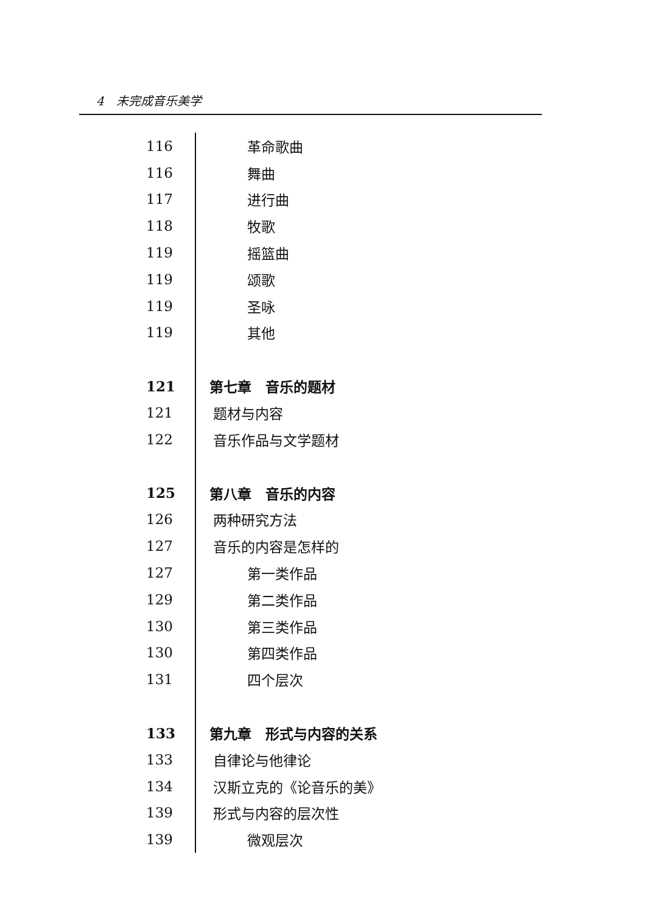4　未完成音乐美学
| 116 | 革命歌曲 |
| 116 | 舞曲 |
| 117 | 进行曲 |
| 118 | 牧歌 |
| 119 | 摇篮曲 |
| 119 | 颂歌 |
| 119 | 圣咏 |
| 119 | 其他 |
| 121 | 第七章 音乐的题材 |
| 121 | 题材与内容 |
| 122 | 音乐作品与文学题材 |
| 125 | 第八章 音乐的内容 |
| 126 | 两种研究方法 |
| 127 | 音乐的内容是怎样的 |
| 127 | 第一类作品 |
| 129 | 第二类作品 |
| 130 | 第三类作品 |
| 130 | 第四类作品 |
| 131 | 四个层次 |
| 133 | 第九章 形式与内容的关系 |
| 133 | 自律论与他律论 |
| 134 | 汉斯立克的《论音乐的美》 |
| 139 | 形式与内容的层次性 |
| 139 | 微观层次 |